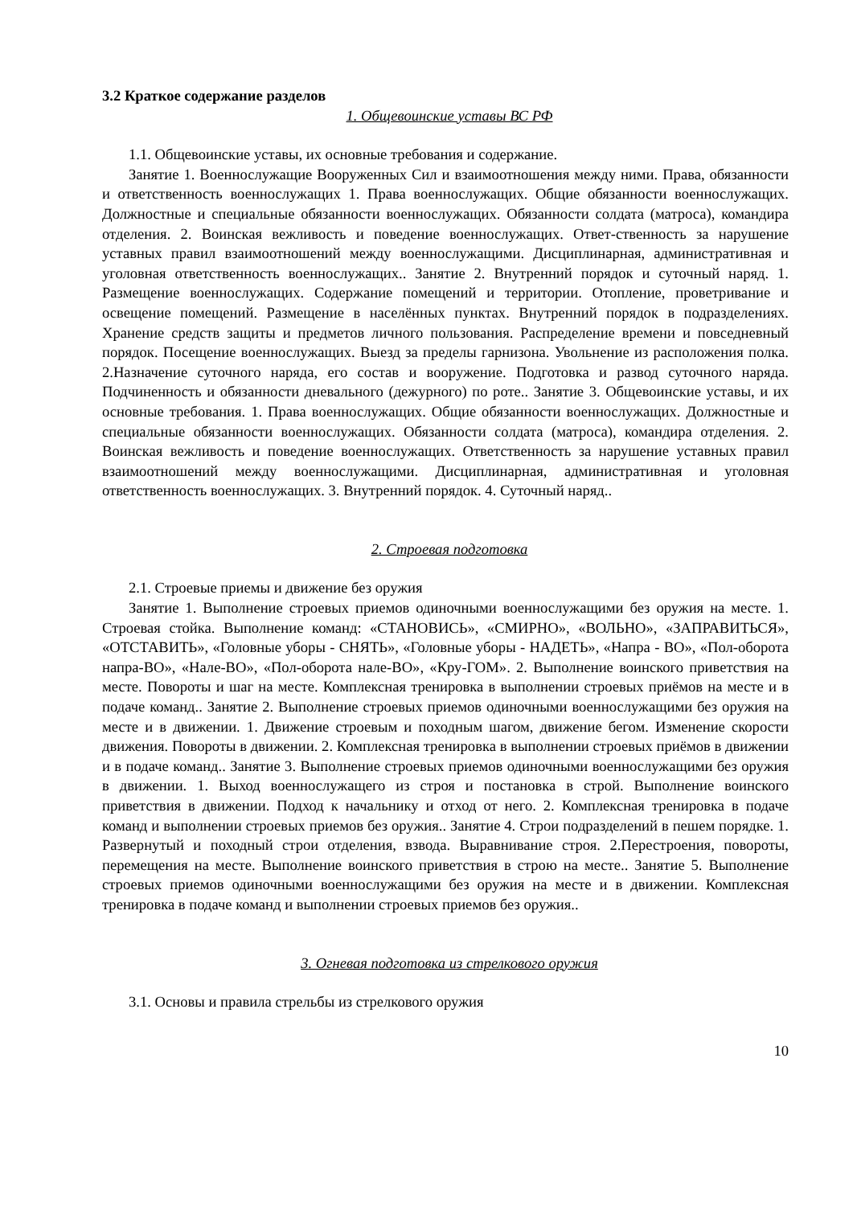3.2 Краткое содержание разделов
1. Общевоинские уставы ВС РФ
1.1. Общевоинские уставы, их основные требования и содержание.
Занятие 1. Военнослужащие Вооруженных Сил и взаимоотношения между ними. Права, обязанности и ответственность военнослужащих 1. Права военнослужащих. Общие обязанности военнослужащих. Должностные и специальные обязанности военнослужащих. Обязанности солдата (матроса), командира отделения. 2. Воинская вежливость и поведение военнослужащих. Ответ-ственность за нарушение уставных правил взаимоотношений между военнослужащими. Дисциплинарная, административная и уголовная ответственность военнослужащих.. Занятие 2. Внутренний порядок и суточный наряд. 1. Размещение военнослужащих. Содержание помещений и территории. Отопление, проветривание и освещение помещений. Размещение в населённых пунктах. Внутренний порядок в подразделениях. Хранение средств защиты и предметов личного пользования. Распределение времени и повседневный порядок. Посещение военнослужащих. Выезд за пределы гарнизона. Увольнение из расположения полка. 2.Назначение суточного наряда, его состав и вооружение. Подготовка и развод суточного наряда. Подчиненность и обязанности дневального (дежурного) по роте.. Занятие 3. Общевоинские уставы, и их основные требования. 1. Права военнослужащих. Общие обязанности военнослужащих. Должностные и специальные обязанности военнослужащих. Обязанности солдата (матроса), командира отделения. 2. Воинская вежливость и поведение военнослужащих. Ответственность за нарушение уставных правил взаимоотношений между военнослужащими. Дисциплинарная, административная и уголовная ответственность военнослужащих. 3. Внутренний порядок. 4. Суточный наряд..
2. Строевая подготовка
2.1. Строевые приемы и движение без оружия
Занятие 1. Выполнение строевых приемов одиночными военнослужащими без оружия на месте. 1. Строевая стойка. Выполнение команд: «СТАНОВИСЬ», «СМИРНО», «ВОЛЬНО», «ЗАПРАВИТЬСЯ», «ОТСТАВИТЬ», «Головные уборы - СНЯТЬ», «Головные уборы - НАДЕТЬ», «Напра - ВО», «Пол-оборота напра-ВО», «Нале-ВО», «Пол-оборота нале-ВО», «Кру-ГОМ». 2. Выполнение воинского приветствия на месте. Повороты и шаг на месте. Комплексная тренировка в выполнении строевых приёмов на месте и в подаче команд.. Занятие 2. Выполнение строевых приемов одиночными военнослужащими без оружия на месте и в движении. 1. Движение строевым и походным шагом, движение бегом. Изменение скорости движения. Повороты в движении. 2. Комплексная тренировка в выполнении строевых приёмов в движении и в подаче команд.. Занятие 3. Выполнение строевых приемов одиночными военнослужащими без оружия в движении. 1. Выход военнослужащего из строя и постановка в строй. Выполнение воинского приветствия в движении. Подход к начальнику и отход от него. 2. Комплексная тренировка в подаче команд и выполнении строевых приемов без оружия.. Занятие 4. Строи подразделений в пешем порядке. 1. Развернутый и походный строи отделения, взвода. Выравнивание строя. 2.Перестроения, повороты, перемещения на месте. Выполнение воинского приветствия в строю на месте.. Занятие 5. Выполнение строевых приемов одиночными военнослужащими без оружия на месте и в движении. Комплексная тренировка в подаче команд и выполнении строевых приемов без оружия..
3. Огневая подготовка из стрелкового оружия
3.1. Основы и правила стрельбы из стрелкового оружия
10